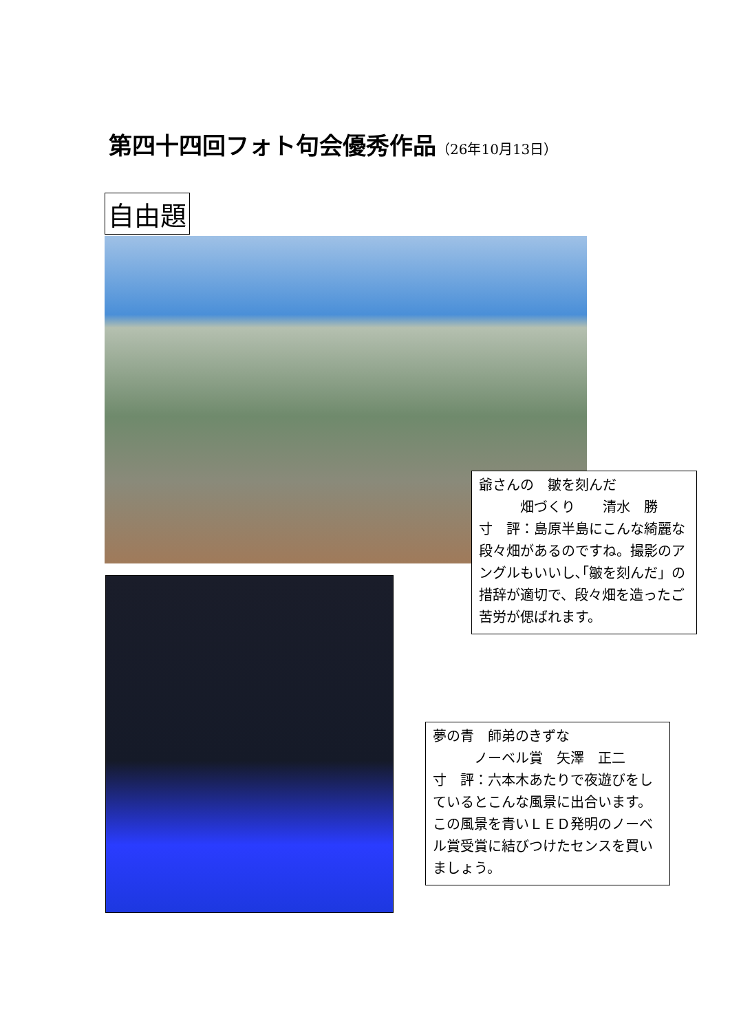第四十四回フォト句会優秀作品（26年10月13日）
自由題
爺さんの　皺を刻んだ
　　　畑づくり　　清水　勝
寸　評：島原半島にこんな綺麗な段々畑があるのですね。撮影のアングルもいいし､｢皺を刻んだ」の措辞が適切で、段々畑を造ったご苦労が偲ばれます。
夢の青　師弟のきずな
　　　ノーベル賞　矢澤　正二
寸　評：六本木あたりで夜遊びをしているとこんな風景に出合います。この風景を青いＬＥＤ発明のノーベル賞受賞に結びつけたセンスを買いましょう。